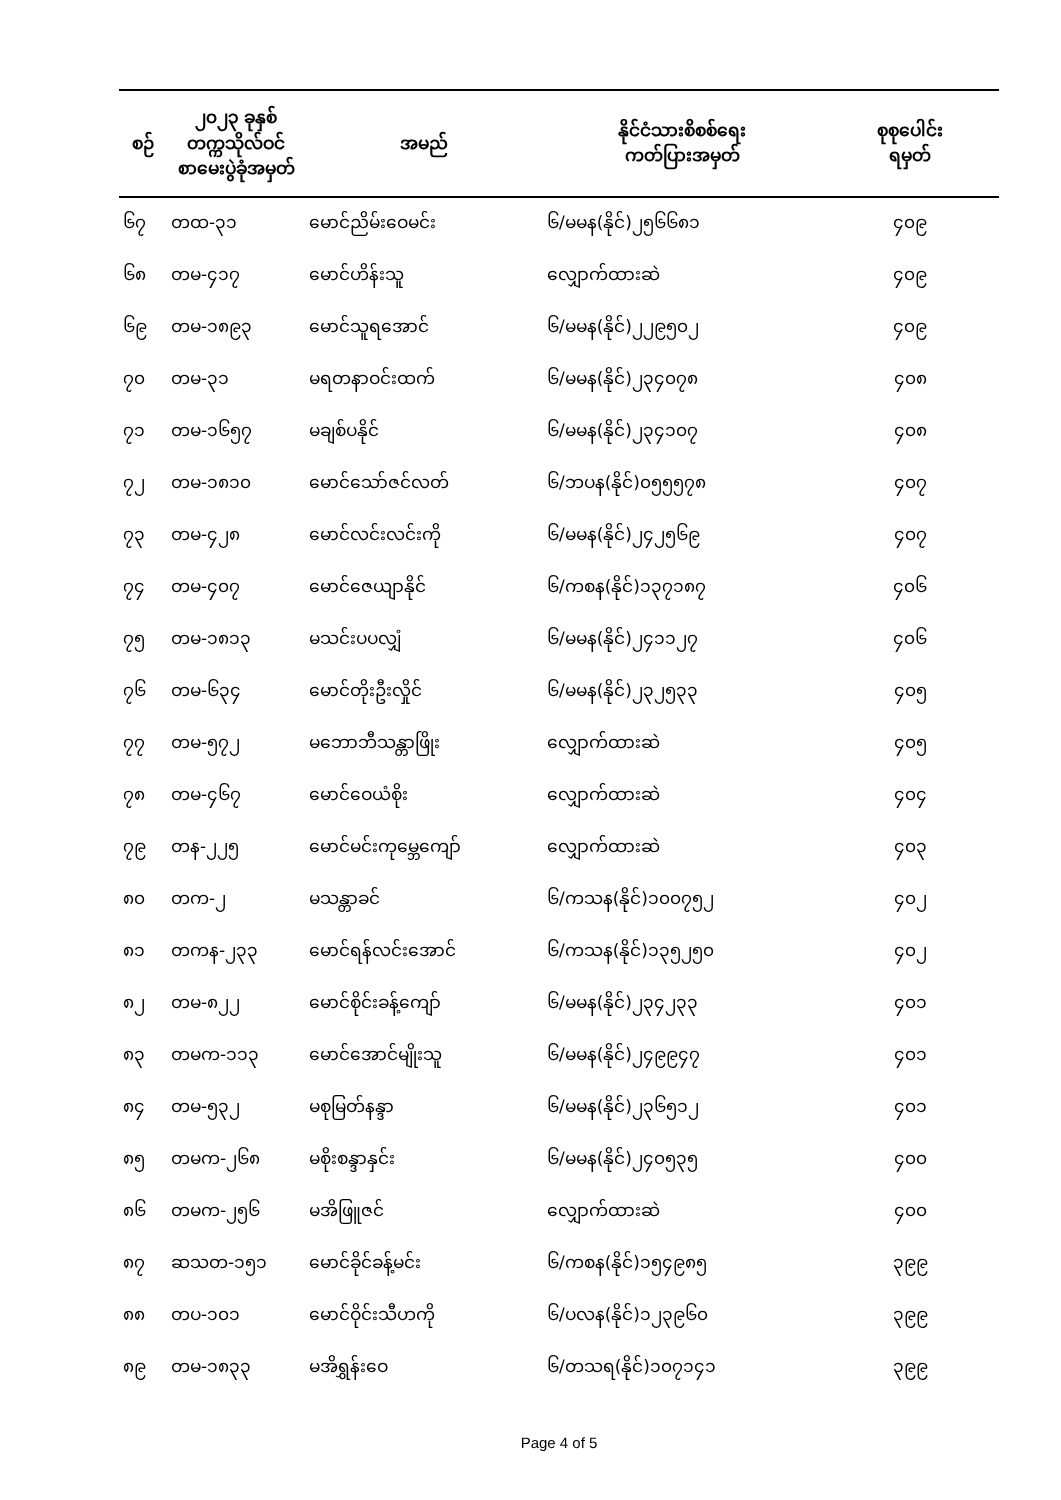| စဉ် | ၂၀၂၃ ခုနှစ် တက္ကသိုလ်ဝင် စာမေးပွဲခုံအမှတ် | အမည် | နိုင်ငံသားစိစစ်ရေး ကတ်ပြားအမှတ် | စုစုပေါင်း ရမှတ် |
| --- | --- | --- | --- | --- |
| ၆၇ | တထ-၃၁ | မောင်ညိမ်းဝေမင်း | ၆/မမန(နိုင်)၂၅၆၆၈၁ | ၄၀၉ |
| ၆၈ | တမ-၄၁၇ | မောင်ဟိန်းသူ | လျှောက်ထားဆဲ | ၄၀၉ |
| ၆၉ | တမ-၁၈၉၃ | မောင်သူရအောင် | ၆/မမန(နိုင်)၂၂၉၅၀၂ | ၄၀၉ |
| ၇၀ | တမ-၃၁ | မရတနာဝင်းထက် | ၆/မမန(နိုင်)၂၃၄၀၇၈ | ၄၀၈ |
| ၇၁ | တမ-၁၆၅၇ | မချစ်ပနိုင် | ၆/မမန(နိုင်)၂၃၄၁၀၇ | ၄၀၈ |
| ၇၂ | တမ-၁၈၁၀ | မောင်သော်ဇင်လတ် | ၆/ဘပန(နိုင်)၀၅၅၅၇၈ | ၄၀၇ |
| ၇၃ | တမ-၄၂၈ | မောင်လင်းလင်းကို | ၆/မမန(နိုင်)၂၄၂၅၆၉ | ၄၀၇ |
| ၇၄ | တမ-၄၀၇ | မောင်ဇေယျာနိုင် | ၆/ကစန(နိုင်)၁၃၇၁၈၇ | ၄၀၆ |
| ၇၅ | တမ-၁၈၁၃ | မသင်းပပလျှံ | ၆/မမန(နိုင်)၂၄၁၁၂၇ | ၄၀၆ |
| ၇၆ | တမ-၆၃၄ | မောင်တိုးဦးလှိုင် | ၆/မမန(နိုင်)၂၃၂၅၃၃ | ၄၀၅ |
| ၇၇ | တမ-၅၇၂ | မဘောဘီသန္တာဖြိုး | လျှောက်ထားဆဲ | ၄၀၅ |
| ၇၈ | တမ-၄၆၇ | မောင်ဝေယံစိုး | လျှောက်ထားဆဲ | ၄၀၄ |
| ၇၉ | တန-၂၂၅ | မောင်မင်းကုမ္ဘေကျော် | လျှောက်ထားဆဲ | ၄၀၃ |
| ၈၀ | တက-၂ | မသန္တာခင် | ၆/ကသန(နိုင်)၁၀၀၇၅၂ | ၄၀၂ |
| ၈၁ | တကန-၂၃၃ | မောင်ရန်လင်းအောင် | ၆/ကသန(နိုင်)၁၃၅၂၅၀ | ၄၀၂ |
| ၈၂ | တမ-၈၂၂ | မောင်စိုင်းခန့်ကျော် | ၆/မမန(နိုင်)၂၃၄၂၃၃ | ၄၀၁ |
| ၈၃ | တမက-၁၁၃ | မောင်အောင်မျိုးသူ | ၆/မမန(နိုင်)၂၄၉၉၄၇ | ၄၀၁ |
| ၈၄ | တမ-၅၃၂ | မစုမြတ်နန္ဒာ | ၆/မမန(နိုင်)၂၃၆၅၁၂ | ၄၀၁ |
| ၈၅ | တမက-၂၆၈ | မစိုးစန္ဒာနှင်း | ၆/မမန(နိုင်)၂၄၀၅၃၅ | ၄၀၀ |
| ၈၆ | တမက-၂၅၆ | မအိဖြူဇင် | လျှောက်ထားဆဲ | ၄၀၀ |
| ၈၇ | ဆသတ-၁၅၁ | မောင်ခိုင်ခန့်မင်း | ၆/ကစန(နိုင်)၁၅၄၉၈၅ | ၃၉၉ |
| ၈၈ | တပ-၁၀၁ | မောင်ဝိုင်းသီဟကို | ၆/ပလန(နိုင်)၁၂၃၉၆၀ | ၃၉၉ |
| ၈၉ | တမ-၁၈၃၃ | မအိရွှန်းဝေ | ၆/တသရ(နိုင်)၁၀၇၁၄၁ | ၃၉၉ |
Page 4 of 5